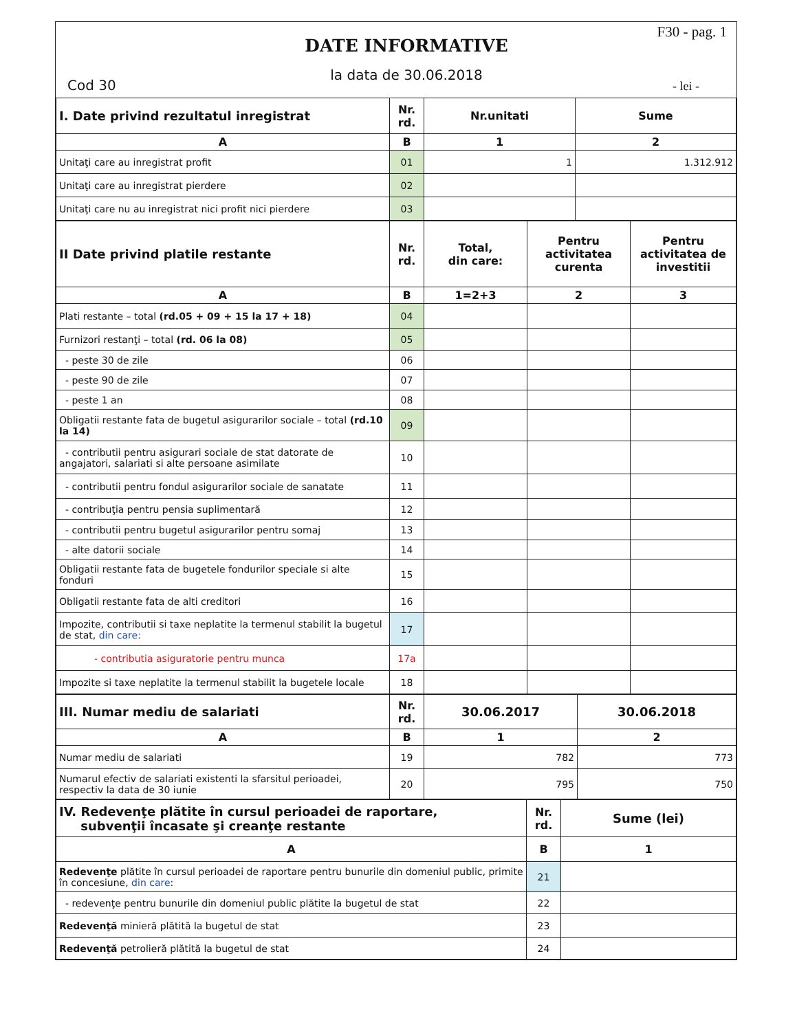Cod 30
DATE INFORMATIVE
la data de 30.06.2018
F30 - pag. 1
- lei -
| I. Date privind rezultatul inregistrat | Nr. rd. | Nr.unitati | Sume |
| --- | --- | --- | --- |
| A | B | 1 | 2 |
| Unitaţi care au inregistrat profit | 01 | 1 | 1.312.912 |
| Unitaţi care au inregistrat pierdere | 02 | | |
| Unitaţi care nu au inregistrat nici profit nici pierdere | 03 | | |
| II Date privind platile restante | Nr. rd. | Total, din care: | Pentru activitatea curenta | Pentru activitatea de investitii |
| --- | --- | --- | --- | --- |
| A | B | 1=2+3 | 2 | 3 |
| Plati restante – total (rd.05 + 09 + 15 la 17 + 18) | 04 | | | |
| Furnizori restanţi – total (rd. 06 la 08) | 05 | | | |
| - peste 30 de zile | 06 | | | |
| - peste 90 de zile | 07 | | | |
| - peste 1 an | 08 | | | |
| Obligatii restante fata de bugetul asigurarilor sociale – total (rd.10 la 14) | 09 | | | |
| - contributii pentru asigurari sociale de stat datorate de angajatori, salariati si alte persoane asimilate | 10 | | | |
| - contributii pentru fondul asigurarilor sociale de sanatate | 11 | | | |
| - contribuţia pentru pensia suplimentară | 12 | | | |
| - contributii pentru bugetul asigurarilor pentru somaj | 13 | | | |
| - alte datorii sociale | 14 | | | |
| Obligatii restante fata de bugetele fondurilor speciale si alte fonduri | 15 | | | |
| Obligatii restante fata de alti creditori | 16 | | | |
| Impozite, contributii si taxe neplatite la termenul stabilit la bugetul de stat, din care: | 17 | | | |
| - contributia asiguratorie pentru munca | 17a | | | |
| Impozite si taxe neplatite la termenul stabilit la bugetele locale | 18 | | | |
| III. Numar mediu de salariati | Nr. rd. | 30.06.2017 | 30.06.2018 |
| --- | --- | --- | --- |
| A | B | 1 | 2 |
| Numar mediu de salariati | 19 | 782 | 773 |
| Numarul efectiv de salariati existenti la sfarsitul perioadei, respectiv la data de 30 iunie | 20 | 795 | 750 |
| IV. Redevenţe plătite în cursul perioadei de raportare, subvenţii încasate şi creanţe restante | Nr. rd. | Sume (lei) |
| --- | --- | --- |
| A | B | 1 |
| Redevenţe plătite în cursul perioadei de raportare pentru bunurile din domeniul public, primite în concesiune, din care : | 21 | |
| - redevenţe pentru bunurile din domeniul public plătite la bugetul de stat | 22 | |
| Redevenţă minieră plătită la bugetul de stat | 23 | |
| Redevenţă petrolieră plătită la bugetul de stat | 24 | |